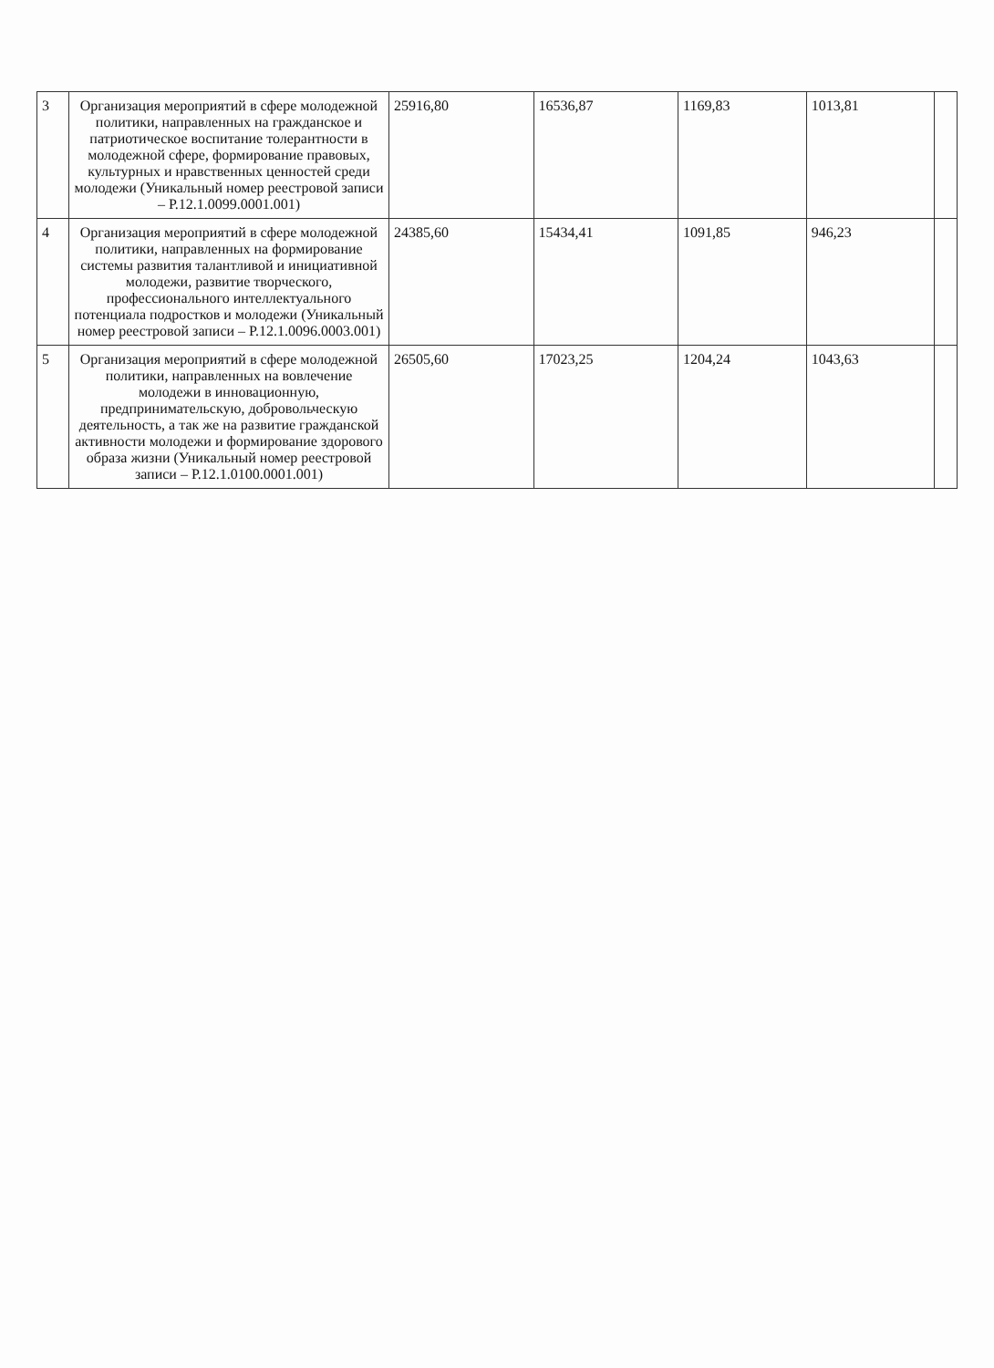| 3 | Организация мероприятий в сфере молодежной политики, направленных на гражданское и патриотическое воспитание толерантности в молодежной сфере, формирование правовых, культурных и нравственных ценностей среди молодежи (Уникальный номер реестровой записи – Р.12.1.0099.0001.001) | 25916,80 | 16536,87 | 1169,83 | 1013,81 | |
| 4 | Организация мероприятий в сфере молодежной политики, направленных на формирование системы развития талантливой и инициативной молодежи, развитие творческого, профессионального интеллектуального потенциала подростков и молодежи (Уникальный номер реестровой записи – Р.12.1.0096.0003.001) | 24385,60 | 15434,41 | 1091,85 | 946,23 | |
| 5 | Организация мероприятий в сфере молодежной политики, направленных на вовлечение молодежи в инновационную, предпринимательскую, добровольческую деятельность, а так же на развитие гражданской активности молодежи и формирование здорового образа жизни (Уникальный номер реестровой записи – Р.12.1.0100.0001.001) | 26505,60 | 17023,25 | 1204,24 | 1043,63 | |